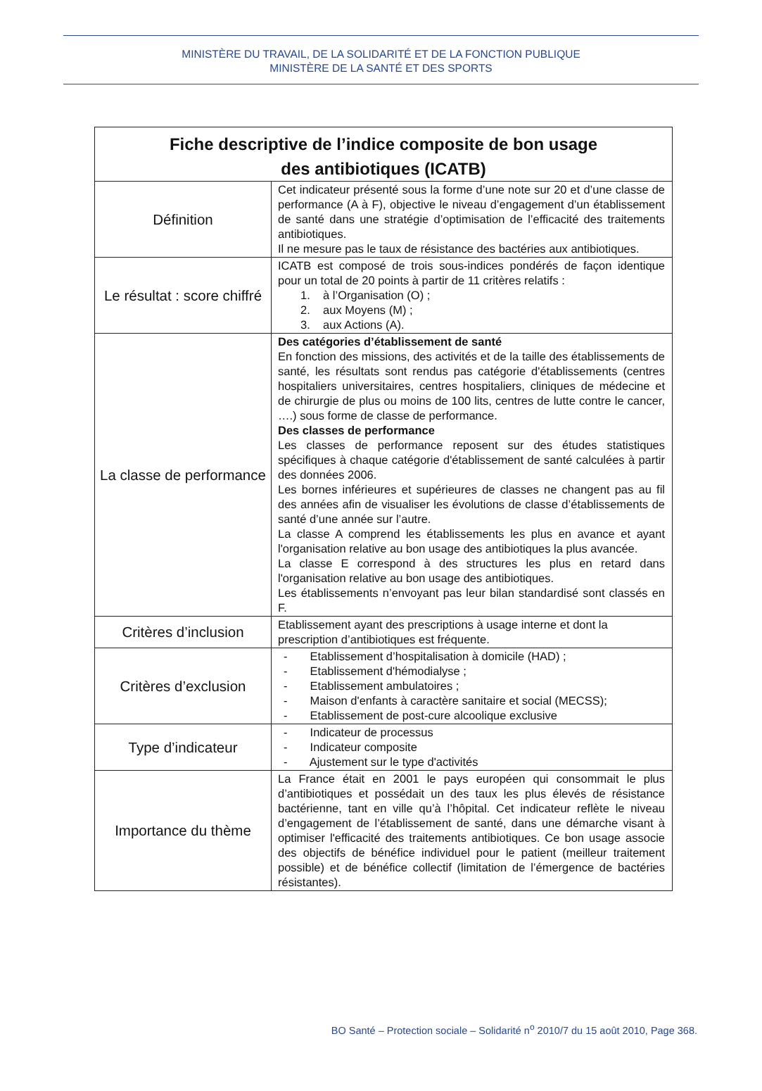MINISTÈRE DU TRAVAIL, DE LA SOLIDARITÉ ET DE LA FONCTION PUBLIQUE
MINISTÈRE DE LA SANTÉ ET DES SPORTS
| Fiche descriptive de l’indice composite de bon usage des antibiotiques (ICATB) | |
| --- | --- |
| Définition | Cet indicateur présenté sous la forme d’une note sur 20 et d’une classe de performance (A à F), objective le niveau d’engagement d’un établissement de santé dans une stratégie d’optimisation de l’efficacité des traitements antibiotiques. Il ne mesure pas le taux de résistance des bactéries aux antibiotiques. |
| Le résultat : score chiffré | ICATB est composé de trois sous-indices pondérés de façon identique pour un total de 20 points à partir de 11 critères relatifs : 1. à l’Organisation (O) ; 2. aux Moyens (M) ; 3. aux Actions (A). |
| La classe de performance | Des catégories d’établissement de santé En fonction des missions, des activités et de la taille des établissements de santé, les résultats sont rendus pas catégorie d'établissements (centres hospitaliers universitaires, centres hospitaliers, cliniques de médecine et de chirurgie de plus ou moins de 100 lits, centres de lutte contre le cancer, ….) sous forme de classe de performance. Des classes de performance Les classes de performance reposent sur des études statistiques spécifiques à chaque catégorie d'établissement de santé calculées à partir des données 2006. Les bornes inférieures et supérieures de classes ne changent pas au fil des années afin de visualiser les évolutions de classe d’établissements de santé d’une année sur l’autre. La classe A comprend les établissements les plus en avance et ayant l'organisation relative au bon usage des antibiotiques la plus avancée. La classe E correspond à des structures les plus en retard dans l'organisation relative au bon usage des antibiotiques. Les établissements n’envoyant pas leur bilan standardisé sont classés en F. |
| Critères d’inclusion | Etablissement ayant des prescriptions à usage interne et dont la prescription d’antibiotiques est fréquente. |
| Critères d’exclusion | - Etablissement d’hospitalisation à domicile (HAD) ; - Etablissement d'hémodialyse ; - Etablissement ambulatoires ; - Maison d'enfants à caractère sanitaire et social (MECSS); - Etablissement de post-cure alcoolique exclusive |
| Type d’indicateur | - Indicateur de processus - Indicateur composite - Ajustement sur le type d'activités |
| Importance du thème | La France était en 2001 le pays européen qui consommait le plus d’antibiotiques et possédait un des taux les plus élevés de résistance bactérienne, tant en ville qu’à l’hôpital. Cet indicateur reflète le niveau d’engagement de l’établissement de santé, dans une démarche visant à optimiser l'efficacité des traitements antibiotiques. Ce bon usage associe des objectifs de bénéfice individuel pour le patient (meilleur traitement possible) et de bénéfice collectif (limitation de l’émergence de bactéries résistantes). |
BO Santé – Protection sociale – Solidarité n<sup>o</sup> 2010/7 du 15 août 2010, Page 368.